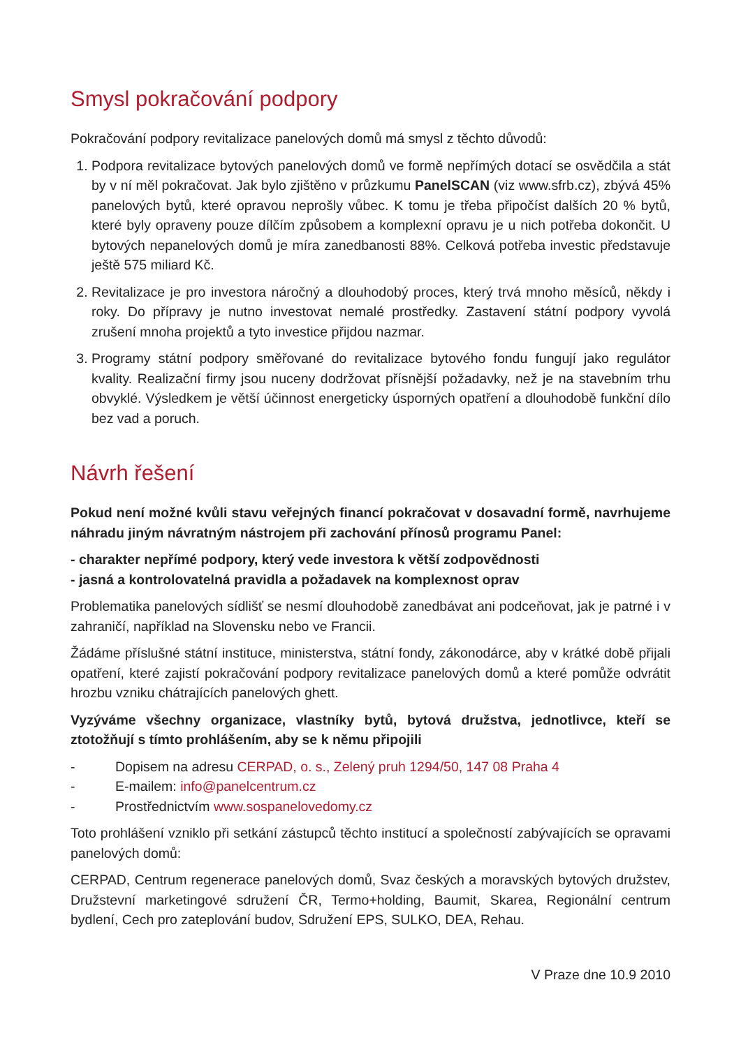Smysl pokračování podpory
Pokračování podpory revitalizace panelových domů má smysl z těchto důvodů:
1. Podpora revitalizace bytových panelových domů ve formě nepřímých dotací se osvědčila a stát by v ní měl pokračovat. Jak bylo zjištěno v průzkumu PanelSCAN (viz www.sfrb.cz), zbývá 45% panelových bytů, které opravou neprošly vůbec. K tomu je třeba připočíst dalších 20 % bytů, které byly opraveny pouze dílčím způsobem a komplexní opravu je u nich potřeba dokončit. U bytových nepanelových domů je míra zanedbanosti 88%. Celková potřeba investic představuje ještě 575 miliard Kč.
2. Revitalizace je pro investora náročný a dlouhodobý proces, který trvá mnoho měsíců, někdy i roky. Do přípravy je nutno investovat nemalé prostředky. Zastavení státní podpory vyvolá zrušení mnoha projektů a tyto investice přijdou nazmar.
3. Programy státní podpory směřované do revitalizace bytového fondu fungují jako regulátor kvality. Realizační firmy jsou nuceny dodržovat přísnější požadavky, než je na stavebním trhu obvyklé. Výsledkem je větší účinnost energeticky úsporných opatření a dlouhodobě funkční dílo bez vad a poruch.
Návrh řešení
Pokud není možné kvůli stavu veřejných financí pokračovat v dosavadní formě, navrhujeme náhradu jiným návratným nástrojem při zachování přínosů programu Panel:
- charakter nepřímé podpory, který vede investora k větší zodpovědnosti
- jasná a kontrolovatelná pravidla a požadavek na komplexnost oprav
Problematika panelových sídlišť se nesmí dlouhodobě zanedbávat ani podceňovat, jak je patrné i v zahraničí, například na Slovensku nebo ve Francii.
Žádáme příslušné státní instituce, ministerstva, státní fondy, zákonodárce, aby v krátké době přijali opatření, které zajistí pokračování podpory revitalizace panelových domů a které pomůže odvrátit hrozbu vzniku chátrajících panelových ghett.
Vyzýváme všechny organizace, vlastníky bytů, bytová družstva, jednotlivce, kteří se ztotožňují s tímto prohlášením, aby se k němu připojili
- Dopisem na adresu CERPAD, o. s., Zelený pruh 1294/50, 147 08 Praha 4
- E-mailem: info@panelcentrum.cz
- Prostřednictvím www.sospanelovedomy.cz
Toto prohlášení vzniklo při setkání zástupců těchto institucí a společností zabývajících se opravami panelových domů:
CERPAD, Centrum regenerace panelových domů, Svaz českých a moravských bytových družstev, Družstevní marketingové sdružení ČR, Termo+holding, Baumit, Skarea, Regionální centrum bydlení, Cech pro zateplování budov, Sdružení EPS, SULKO, DEA, Rehau.
V Praze dne 10.9 2010